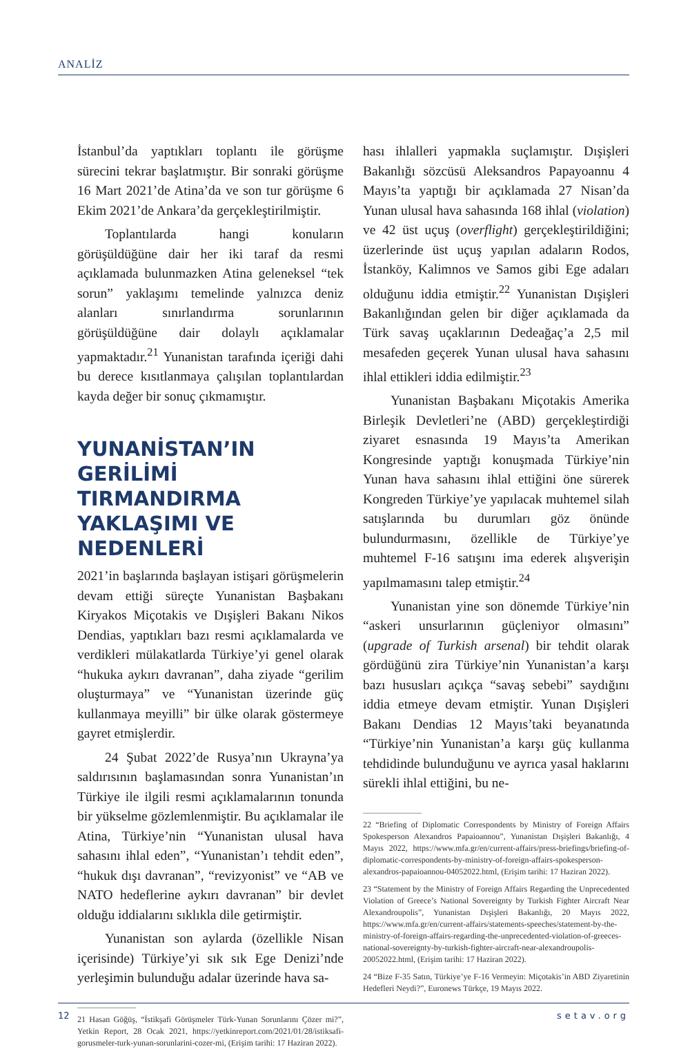ANALİZ
İstanbul’da yaptıkları toplantı ile görüşme sürecini tekrar başlatmıştır. Bir sonraki görüşme 16 Mart 2021’de Atina’da ve son tur görüşme 6 Ekim 2021’de Ankara’da gerçekleştirilmiştir.
Toplantılarda hangi konuların görüşüldüğüne dair her iki taraf da resmi açıklamada bulunmazken Atina geleneksel “tek sorun” yaklaşımı temelinde yalnızca deniz alanları sınırlandırma sorunlarının görüşüldüğüne dair dolaylı açıklamalar yapmaktadır.<sup>21</sup> Yunanistan tarafında içeriği dahi bu derece kısıtlanmaya çalışılan toplantılardan kayda değer bir sonuç çıkmamıştır.
YUNANİSTAN’IN GERİLİMİ TIRMANDIRMA YAKLAŞIMI VE NEDENLERİ
2021’in başlarında başlayan istişari görüşmelerin devam ettiği süreçte Yunanistan Başbakanı Kiryakos Miçotakis ve Dışişleri Bakanı Nikos Dendias, yaptıkları bazı resmi açıklamalarda ve verdikleri mülakatlarda Türkiye’yi genel olarak “hukuka aykırı davranan”, daha ziyade “gerilim oluşturmaya” ve “Yunanistan üzerinde güç kullanmaya meyilli” bir ülke olarak göstermeye gayret etmişlerdir.
24 Şubat 2022’de Rusya’nın Ukrayna’ya saldırısının başlamasından sonra Yunanistan’ın Türkiye ile ilgili resmi açıklamalarının tonunda bir yükselme gözlemlenmiştir. Bu açıklamalar ile Atina, Türkiye’nin “Yunanistan ulusal hava sahasını ihlal eden”, “Yunanistan’ı tehdit eden”, “hukuk dışı davranan”, “revizyonist” ve “AB ve NATO hedeflerine aykırı davranan” bir devlet olduğu iddialarını sıklıkla dile getirmiştir.
Yunanistan son aylarda (özellikle Nisan içerisinde) Türkiye’yi sık sık Ege Denizi’nde yerleşimin bulunduğu adalar üzerinde hava sa-
21 Hasan Göğüş, “İstikşafi Görüşmeler Türk-Yunan Sorunlarını Çözer mi?”, Yetkin Report, 28 Ocak 2021, https://yetkinreport.com/2021/01/28/istiksafi-gorusmeler-turk-yunan-sorunlarini-cozer-mi, (Erişim tarihi: 17 Haziran 2022).
hası ihlalleri yapmakla suçlamıştır. Dışişleri Bakanlığı sözcüsü Aleksandros Papayoannu 4 Mayıs’ta yaptığı bir açıklamada 27 Nisan’da Yunan ulusal hava sahasında 168 ihlal (violation) ve 42 üst uçuş (overflight) gerçekleştirildiğini; üzerlerinde üst uçuş yapılan adaların Rodos, İstanköy, Kalimnos ve Samos gibi Ege adaları olduğunu iddia etmiştir.<sup>22</sup> Yunanistan Dışişleri Bakanlığından gelen bir diğer açıklamada da Türk savaş uçaklarının Dedeağaç’a 2,5 mil mesafeden geçerek Yunan ulusal hava sahasını ihlal ettikleri iddia edilmiştir.<sup>23</sup>
Yunanistan Başbakanı Miçotakis Amerika Birleşik Devletleri’ne (ABD) gerçekleştirdiği ziyaret esnasında 19 Mayıs’ta Amerikan Kongresinde yaptığı konuşmada Türkiye’nin Yunan hava sahasını ihlal ettiğini öne sürerek Kongreden Türkiye’ye yapılacak muhtemel silah satışlarında bu durumları göz önünde bulundurmasını, özellikle de Türkiye’ye muhtemel F-16 satışını ima ederek alışverişin yapılmamasını talep etmiştir.<sup>24</sup>
Yunanistan yine son dönemde Türkiye’nin “askeri unsurlarının güçleniyor olmasını” (upgrade of Turkish arsenal) bir tehdit olarak gördüğünü zira Türkiye’nin Yunanistan’a karşı bazı hususları açıkça “savaş sebebi” saydığını iddia etmeye devam etmiştir. Yunan Dışişleri Bakanı Dendias 12 Mayıs’taki beyanatında “Türkiye’nin Yunanistan’a karşı güç kullanma tehdidinde bulunduğunu ve ayrıca yasal haklarını sürekli ihlal ettiğini, bu ne-
22 “Briefing of Diplomatic Correspondents by Ministry of Foreign Affairs Spokesperson Alexandros Papaioannou”, Yunanistan Dışişleri Bakanlığı, 4 Mayıs 2022, https://www.mfa.gr/en/current-affairs/press-briefings/briefing-of-diplomatic-correspondents-by-ministry-of-foreign-affairs-spokesperson-alexandros-papaioannou-04052022.html, (Erişim tarihi: 17 Haziran 2022).
23 “Statement by the Ministry of Foreign Affairs Regarding the Unprecedented Violation of Greece’s National Sovereignty by Turkish Fighter Aircraft Near Alexandroupolis”, Yunanistan Dışişleri Bakanlığı, 20 Mayıs 2022, https://www.mfa.gr/en/current-affairs/statements-speeches/statement-by-the-ministry-of-foreign-affairs-regarding-the-unprecedented-violation-of-greeces-national-sovereignty-by-turkish-fighter-aircraft-near-alexandroupolis-20052022.html, (Erişim tarihi: 17 Haziran 2022).
24 “Bize F-35 Satın, Türkiye’ye F-16 Vermeyin: Miçotakis’in ABD Ziyaretinin Hedefleri Neydi?”, Euronews Türkçe, 19 Mayıs 2022.
12 setav.org